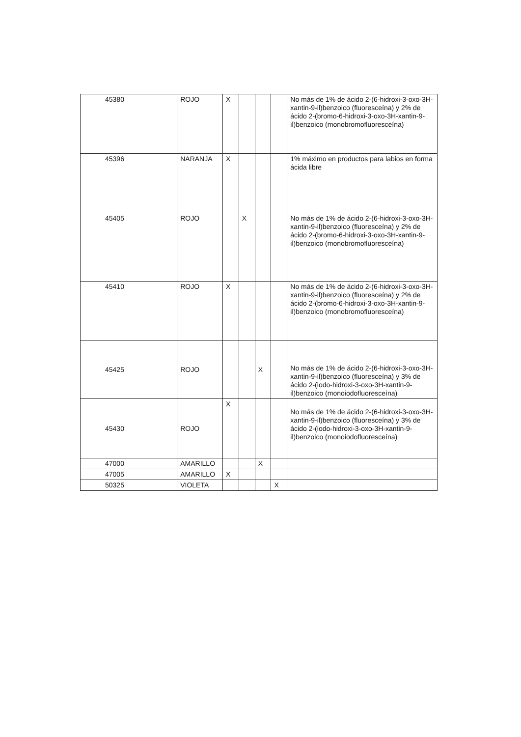| 45380 | ROJO | X | | | | No más de 1% de ácido 2-(6-hidroxi-3-oxo-3H-xantin-9-il)benzoico (fluoresceína) y 2% de ácido 2-(bromo-6-hidroxi-3-oxo-3H-xantin-9-il)benzoico (monobromofluoresceína) |
| 45396 | NARANJA | X | | | | 1% máximo en productos para labios en forma ácida libre |
| 45405 | ROJO | | X | | | No más de 1% de ácido 2-(6-hidroxi-3-oxo-3H-xantin-9-il)benzoico (fluoresceína) y 2% de ácido 2-(bromo-6-hidroxi-3-oxo-3H-xantin-9-il)benzoico (monobromofluoresceína) |
| 45410 | ROJO | X | | | | No más de 1% de ácido 2-(6-hidroxi-3-oxo-3H-xantin-9-il)benzoico (fluoresceína) y 2% de ácido 2-(bromo-6-hidroxi-3-oxo-3H-xantin-9-il)benzoico (monobromofluoresceína) |
| 45425 | ROJO | | | X | | No más de 1% de ácido 2-(6-hidroxi-3-oxo-3H-xantin-9-il)benzoico (fluoresceína) y 3% de ácido 2-(iodo-hidroxi-3-oxo-3H-xantin-9-il)benzoico (monoiodofluoresceína) |
| 45430 | ROJO | X | | | | No más de 1% de ácido 2-(6-hidroxi-3-oxo-3H-xantin-9-il)benzoico (fluoresceína) y 3% de ácido 2-(iodo-hidroxi-3-oxo-3H-xantin-9-il)benzoico (monoiodofluoresceína) |
| 47000 | AMARILLO | | | X | | |
| 47005 | AMARILLO | X | | | | |
| 50325 | VIOLETA | | | | X | |